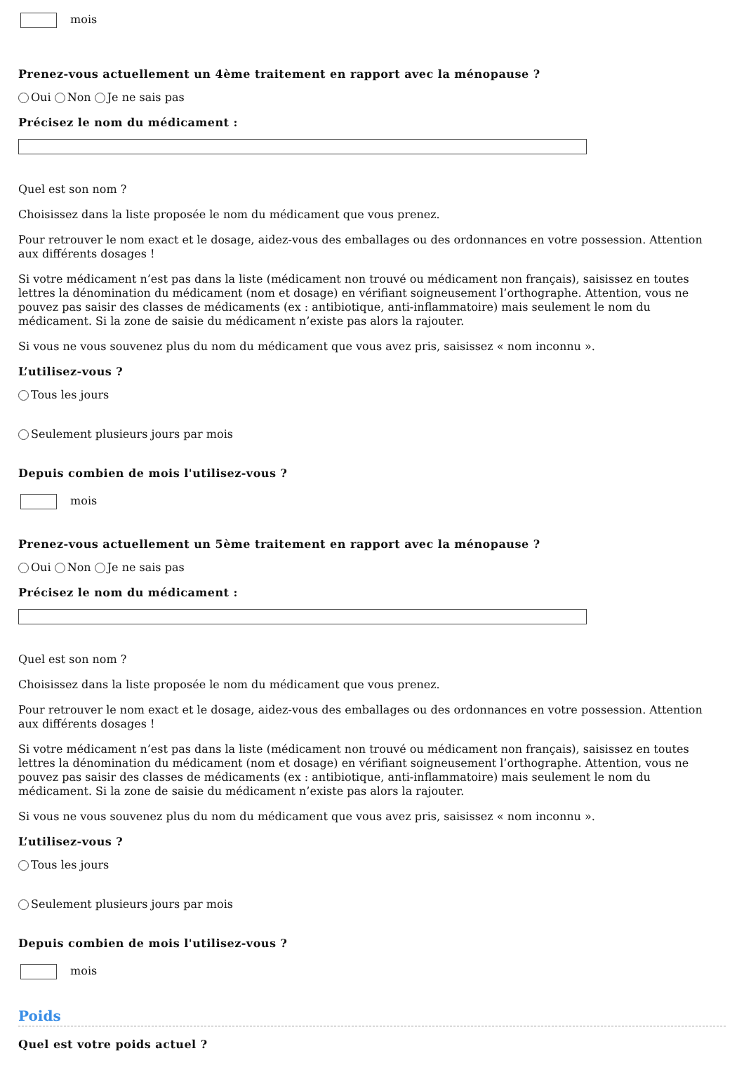mois
Prenez-vous actuellement un 4ème traitement en rapport avec la ménopause ?
Oui Non Je ne sais pas
Précisez le nom du médicament :
Quel est son nom ?
Choisissez dans la liste proposée le nom du médicament que vous prenez.
Pour retrouver le nom exact et le dosage, aidez-vous des emballages ou des ordonnances en votre possession. Attention aux différents dosages !
Si votre médicament n’est pas dans la liste (médicament non trouvé ou médicament non français), saisissez en toutes lettres la dénomination du médicament (nom et dosage) en vérifiant soigneusement l’orthographe. Attention, vous ne pouvez pas saisir des classes de médicaments (ex : antibiotique, anti-inflammatoire) mais seulement le nom du médicament. Si la zone de saisie du médicament n’existe pas alors la rajouter.
Si vous ne vous souvenez plus du nom du médicament que vous avez pris, saisissez « nom inconnu ».
L’utilisez-vous ?
Tous les jours
Seulement plusieurs jours par mois
Depuis combien de mois l'utilisez-vous ?
mois
Prenez-vous actuellement un 5ème traitement en rapport avec la ménopause ?
Oui Non Je ne sais pas
Précisez le nom du médicament :
Quel est son nom ?
Choisissez dans la liste proposée le nom du médicament que vous prenez.
Pour retrouver le nom exact et le dosage, aidez-vous des emballages ou des ordonnances en votre possession. Attention aux différents dosages !
Si votre médicament n’est pas dans la liste (médicament non trouvé ou médicament non français), saisissez en toutes lettres la dénomination du médicament (nom et dosage) en vérifiant soigneusement l’orthographe. Attention, vous ne pouvez pas saisir des classes de médicaments (ex : antibiotique, anti-inflammatoire) mais seulement le nom du médicament. Si la zone de saisie du médicament n’existe pas alors la rajouter.
Si vous ne vous souvenez plus du nom du médicament que vous avez pris, saisissez « nom inconnu ».
L’utilisez-vous ?
Tous les jours
Seulement plusieurs jours par mois
Depuis combien de mois l'utilisez-vous ?
mois
Poids
Quel est votre poids actuel ?